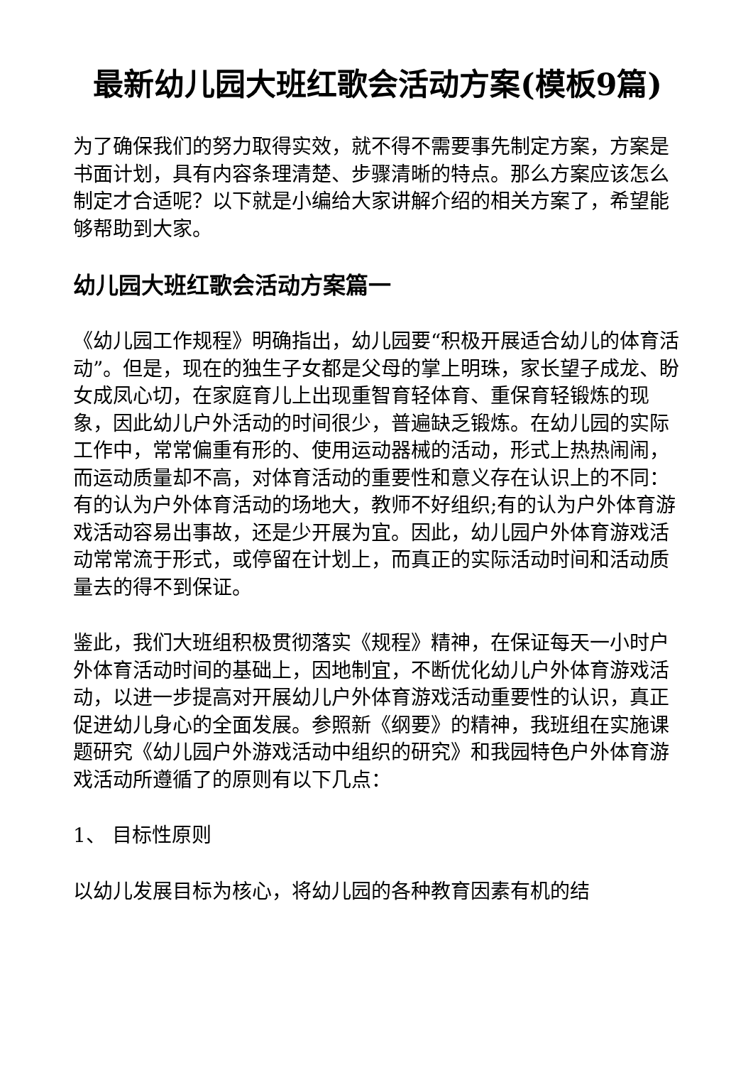最新幼儿园大班红歌会活动方案(模板9篇)
为了确保我们的努力取得实效，就不得不需要事先制定方案，方案是书面计划，具有内容条理清楚、步骤清晰的特点。那么方案应该怎么制定才合适呢？以下就是小编给大家讲解介绍的相关方案了，希望能够帮助到大家。
幼儿园大班红歌会活动方案篇一
《幼儿园工作规程》明确指出，幼儿园要“积极开展适合幼儿的体育活动”。但是，现在的独生子女都是父母的掌上明珠，家长望子成龙、盼女成凤心切，在家庭育儿上出现重智育轻体育、重保育轻锻炼的现象，因此幼儿户外活动的时间很少，普遍缺乏锻炼。在幼儿园的实际工作中，常常偏重有形的、使用运动器械的活动，形式上热热闹闹，而运动质量却不高，对体育活动的重要性和意义存在认识上的不同：有的认为户外体育活动的场地大，教师不好组织;有的认为户外体育游戏活动容易出事故，还是少开展为宜。因此，幼儿园户外体育游戏活动常常流于形式，或停留在计划上，而真正的实际活动时间和活动质量去的得不到保证。
鉴此，我们大班组积极贯彻落实《规程》精神，在保证每天一小时户外体育活动时间的基础上，因地制宜，不断优化幼儿户外体育游戏活动，以进一步提高对开展幼儿户外体育游戏活动重要性的认识，真正促进幼儿身心的全面发展。参照新《纲要》的精神，我班组在实施课题研究《幼儿园户外游戏活动中组织的研究》和我园特色户外体育游戏活动所遵循了的原则有以下几点：
1、 目标性原则
以幼儿发展目标为核心，将幼儿园的各种教育因素有机的结